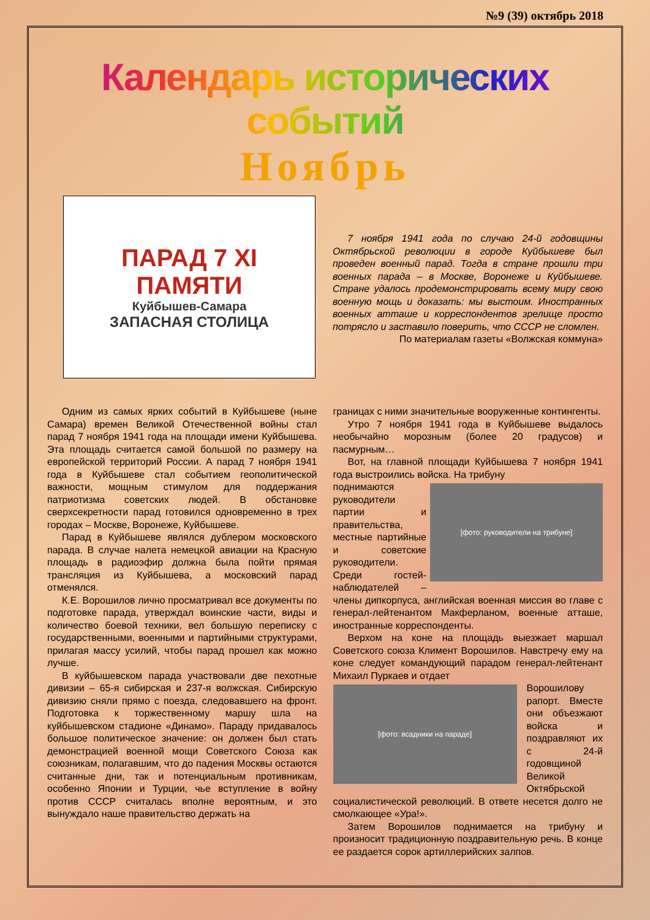№9 (39) октябрь 2018
Календарь исторических событий
Ноябрь
ПАРАД 7 XI
ПАМЯТИ
Куйбышев-Самара
ЗАПАСНАЯ СТОЛИЦА
7 ноября 1941 года по случаю 24-й годовщины Октябрьской революции в городе Куйбышеве был проведен военный парад. Тогда в стране прошли три военных парада – в Москве, Воронеже и Куйбышеве. Стране удалось продемонстрировать всему миру свою военную мощь и доказать: мы выстоим. Иностранных военных атташе и корреспондентов зрелище просто потрясло и заставило поверить, что СССР не сломлен.
По материалам газеты «Волжская коммуна»
Одним из самых ярких событий в Куйбышеве (ныне Самара) времен Великой Отечественной войны стал парад 7 ноября 1941 года на площади имени Куйбышева. Эта площадь считается самой большой по размеру на европейской территорий России. А парад 7 ноября 1941 года в Куйбышеве стал событием геополитической важности, мощным стимулом для поддержания патриотизма советских людей. В обстановке сверхсекретности парад готовился одновременно в трех городах – Москве, Воронеже, Куйбышеве.
Парад в Куйбышеве являлся дублером московского парада. В случае налета немецкой авиации на Красную площадь в радиоэфир должна была пойти прямая трансляция из Куйбышева, а московский парад отменялся.
К.Е. Ворошилов лично просматривал все документы по подготовке парада, утверждал воинские части, виды и количество боевой техники, вел большую переписку с государственными, военными и партийными структурами, прилагая массу усилий, чтобы парад прошел как можно лучше.
В куйбышевском парада участвовали две пехотные дивизии – 65-я сибирская и 237-я волжская. Сибирскую дивизию сняли прямо с поезда, следовавшего на фронт. Подготовка к торжественному маршу шла на куйбышевском стадионе «Динамо». Параду придавалось большое политическое значение: он должен был стать демонстрацией военной мощи Советского Союза как союзникам, полагавшим, что до падения Москвы остаются считанные дни, так и потенциальным противникам, особенно Японии и Турции, чье вступление в войну против СССР считалась вполне вероятным, и это вынуждало наше правительство держать на
границах с ними значительные вооруженные контингенты.
Утро 7 ноября 1941 года в Куйбышеве выдалось необычайно морозным (более 20 градусов) и пасмурным…
Вот, на главной площади Куйбышева 7 ноября 1941 года выстроились войска. На трибуну
[фото: руководители на трибуне]
поднимаются руководители партии и правительства, местные партийные и советские руководители. Среди гостей-наблюдателей – члены дипкорпуса, английская военная миссия во главе с генерал-лейтенантом Макферланом, военные атташе, иностранные корреспонденты.
Верхом на коне на площадь выезжает маршал Советского союза Климент Ворошилов. Навстречу ему на коне следует командующий парадом генерал-лейтенант Михаил Пуркаев и отдает
[фото: всадники на параде]
Ворошилову рапорт. Вместе они объезжают войска и поздравляют их с 24-й годовщиной Великой Октябрьской социалистической революций. В ответе несется долго не смолкающее «Ура!».
Затем Ворошилов поднимается на трибуну и произносит традиционную поздравительную речь. В конце ее раздается сорок артиллерийских залпов.